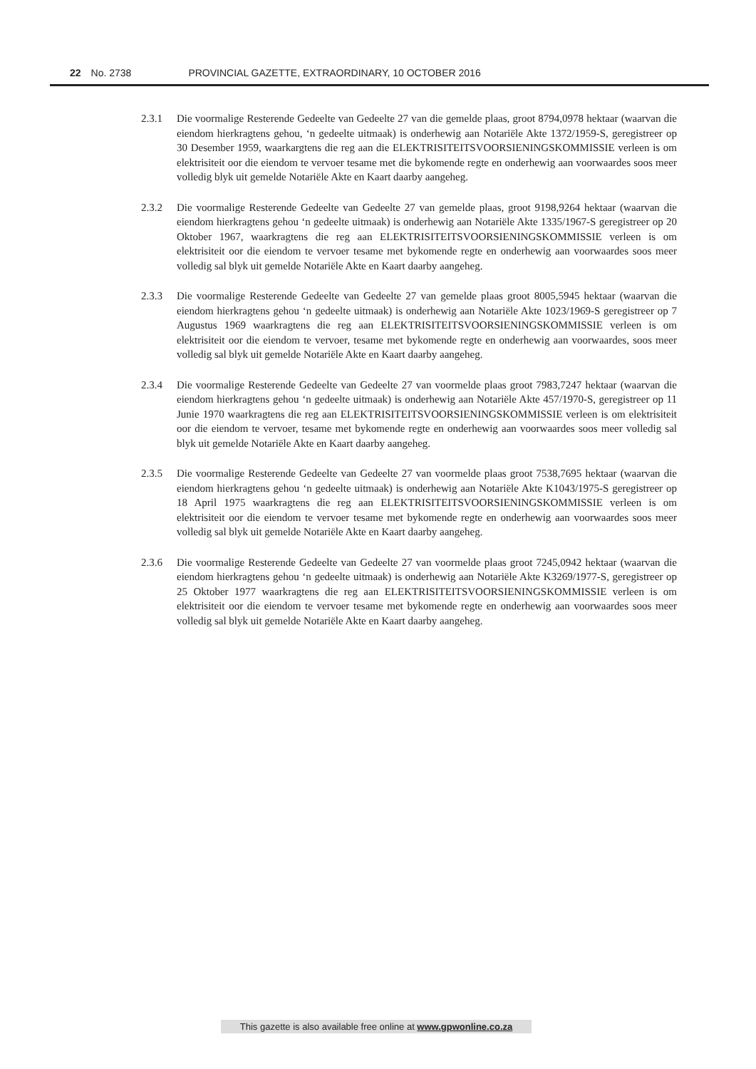22 No. 2738 PROVINCIAL GAZETTE, EXTRAORDINARY, 10 OCTOBER 2016
2.3.1 Die voormalige Resterende Gedeelte van Gedeelte 27 van die gemelde plaas, groot 8794,0978 hektaar (waarvan die eiendom hierkragtens gehou, ‘n gedeelte uitmaak) is onderhewig aan Notariële Akte 1372/1959-S, geregistreer op 30 Desember 1959, waarkargtens die reg aan die ELEKTRISITEITSVOORSIENINGSKOMMISSIE verleen is om elektrisiteit oor die eiendom te vervoer tesame met die bykomende regte en onderhewig aan voorwaardes soos meer volledig blyk uit gemelde Notariële Akte en Kaart daarby aangeheg.
2.3.2 Die voormalige Resterende Gedeelte van Gedeelte 27 van gemelde plaas, groot 9198,9264 hektaar (waarvan die eiendom hierkragtens gehou ‘n gedeelte uitmaak) is onderhewig aan Notariële Akte 1335/1967-S geregistreer op 20 Oktober 1967, waarkragtens die reg aan ELEKTRISITEITSVOORSIENINGSKOMMISSIE verleen is om elektrisiteit oor die eiendom te vervoer tesame met bykomende regte en onderhewig aan voorwaardes soos meer volledig sal blyk uit gemelde Notariële Akte en Kaart daarby aangeheg.
2.3.3 Die voormalige Resterende Gedeelte van Gedeelte 27 van gemelde plaas groot 8005,5945 hektaar (waarvan die eiendom hierkragtens gehou ‘n gedeelte uitmaak) is onderhewig aan Notariële Akte 1023/1969-S geregistreer op 7 Augustus 1969 waarkragtens die reg aan ELEKTRISITEITSVOORSIENINGSKOMMISSIE verleen is om elektrisiteit oor die eiendom te vervoer, tesame met bykomende regte en onderhewig aan voorwaardes, soos meer volledig sal blyk uit gemelde Notariële Akte en Kaart daarby aangeheg.
2.3.4 Die voormalige Resterende Gedeelte van Gedeelte 27 van voormelde plaas groot 7983,7247 hektaar (waarvan die eiendom hierkragtens gehou ‘n gedeelte uitmaak) is onderhewig aan Notariële Akte 457/1970-S, geregistreer op 11 Junie 1970 waarkragtens die reg aan ELEKTRISITEITSVOORSIENINGSKOMMISSIE verleen is om elektrisiteit oor die eiendom te vervoer, tesame met bykomende regte en onderhewig aan voorwaardes soos meer volledig sal blyk uit gemelde Notariële Akte en Kaart daarby aangeheg.
2.3.5 Die voormalige Resterende Gedeelte van Gedeelte 27 van voormelde plaas groot 7538,7695 hektaar (waarvan die eiendom hierkragtens gehou ‘n gedeelte uitmaak) is onderhewig aan Notariële Akte K1043/1975-S geregistreer op 18 April 1975 waarkragtens die reg aan ELEKTRISITEITSVOORSIENINGSKOMMISSIE verleen is om elektrisiteit oor die eiendom te vervoer tesame met bykomende regte en onderhewig aan voorwaardes soos meer volledig sal blyk uit gemelde Notariële Akte en Kaart daarby aangeheg.
2.3.6 Die voormalige Resterende Gedeelte van Gedeelte 27 van voormelde plaas groot 7245,0942 hektaar (waarvan die eiendom hierkragtens gehou ‘n gedeelte uitmaak) is onderhewig aan Notariële Akte K3269/1977-S, geregistreer op 25 Oktober 1977 waarkragtens die reg aan ELEKTRISITEITSVOORSIENINGSKOMMISSIE verleen is om elektrisiteit oor die eiendom te vervoer tesame met bykomende regte en onderhewig aan voorwaardes soos meer volledig sal blyk uit gemelde Notariële Akte en Kaart daarby aangeheg.
This gazette is also available free online at www.gpwonline.co.za